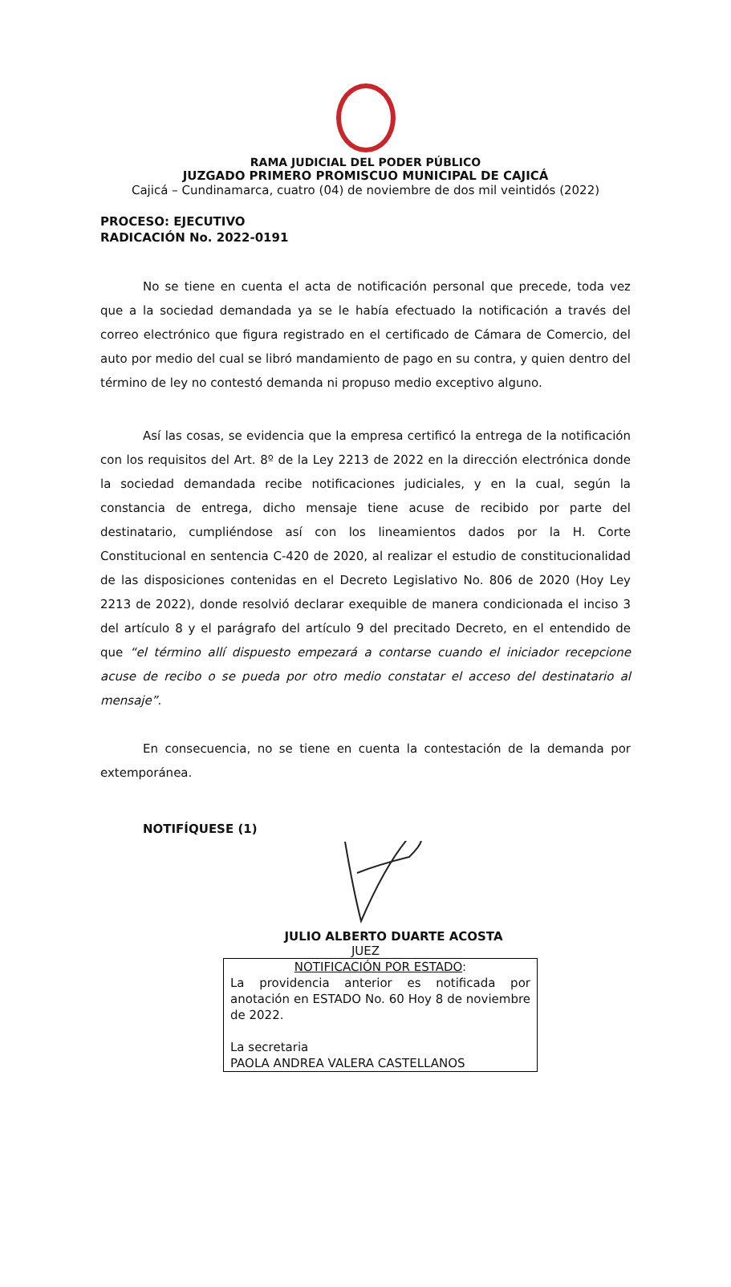RAMA JUDICIAL DEL PODER PÚBLICO
JUZGADO PRIMERO PROMISCUO MUNICIPAL DE CAJICÁ
Cajicá – Cundinamarca, cuatro (04) de noviembre de dos mil veintidós (2022)
PROCESO: EJECUTIVO
RADICACIÓN No. 2022-0191
No se tiene en cuenta el acta de notificación personal que precede, toda vez que a la sociedad demandada ya se le había efectuado la notificación a través del correo electrónico que figura registrado en el certificado de Cámara de Comercio, del auto por medio del cual se libró mandamiento de pago en su contra, y quien dentro del término de ley no contestó demanda ni propuso medio exceptivo alguno.
Así las cosas, se evidencia que la empresa certificó la entrega de la notificación con los requisitos del Art. 8º de la Ley 2213 de 2022 en la dirección electrónica donde la sociedad demandada recibe notificaciones judiciales, y en la cual, según la constancia de entrega, dicho mensaje tiene acuse de recibido por parte del destinatario, cumpliéndose así con los lineamientos dados por la H. Corte Constitucional en sentencia C-420 de 2020, al realizar el estudio de constitucionalidad de las disposiciones contenidas en el Decreto Legislativo No. 806 de 2020 (Hoy Ley 2213 de 2022), donde resolvió declarar exequible de manera condicionada el inciso 3 del artículo 8 y el parágrafo del artículo 9 del precitado Decreto, en el entendido de que “el término allí dispuesto empezará a contarse cuando el iniciador recepcione acuse de recibo o se pueda por otro medio constatar el acceso del destinatario al mensaje”.
En consecuencia, no se tiene en cuenta la contestación de la demanda por extemporánea.
NOTIFÍQUESE (1)
JULIO ALBERTO DUARTE ACOSTA
JUEZ
NOTIFICACIÓN POR ESTADO:
La providencia anterior es notificada por anotación en ESTADO No. 60 Hoy 8 de noviembre de 2022.
La secretaria
PAOLA ANDREA VALERA CASTELLANOS